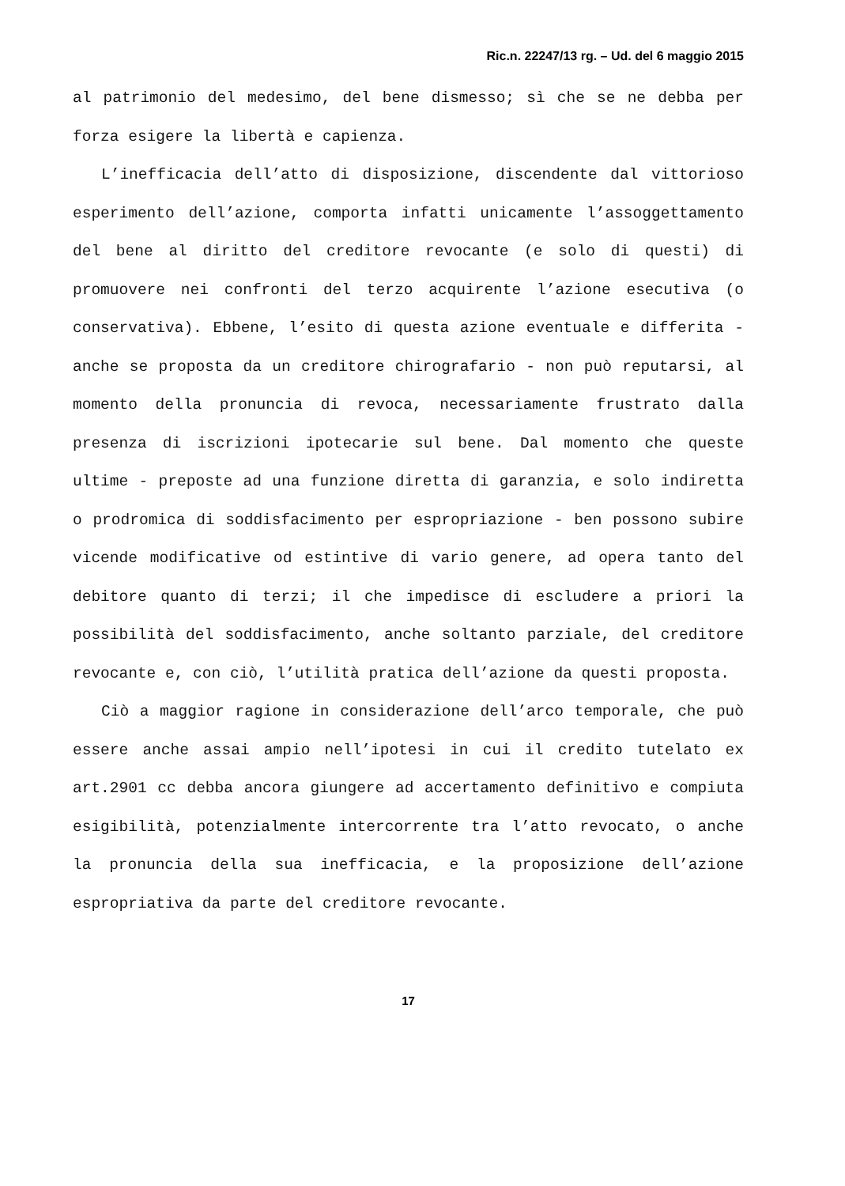Ric.n. 22247/13 rg. – Ud. del 6 maggio 2015
al patrimonio del medesimo, del bene dismesso; sì che se ne debba per forza esigere la libertà e capienza.
L’inefficacia dell’atto di disposizione, discendente dal vittorioso esperimento dell’azione, comporta infatti unicamente l’assoggettamento del bene al diritto del creditore revocante (e solo di questi) di promuovere nei confronti del terzo acquirente l’azione esecutiva (o conservativa). Ebbene, l’esito di questa azione eventuale e differita - anche se proposta da un creditore chirografario - non può reputarsi, al momento della pronuncia di revoca, necessariamente frustrato dalla presenza di iscrizioni ipotecarie sul bene. Dal momento che queste ultime - preposte ad una funzione diretta di garanzia, e solo indiretta o prodromica di soddisfacimento per espropriazione - ben possono subire vicende modificative od estintive di vario genere, ad opera tanto del debitore quanto di terzi; il che impedisce di escludere a priori la possibilità del soddisfacimento, anche soltanto parziale, del creditore revocante e, con ciò, l’utilità pratica dell’azione da questi proposta.
Ciò a maggior ragione in considerazione dell’arco temporale, che può essere anche assai ampio nell’ipotesi in cui il credito tutelato ex art.2901 cc debba ancora giungere ad accertamento definitivo e compiuta esigibilità, potenzialmente intercorrente tra l’atto revocato, o anche la pronuncia della sua inefficacia, e la proposizione dell’azione espropriativa da parte del creditore revocante.
17